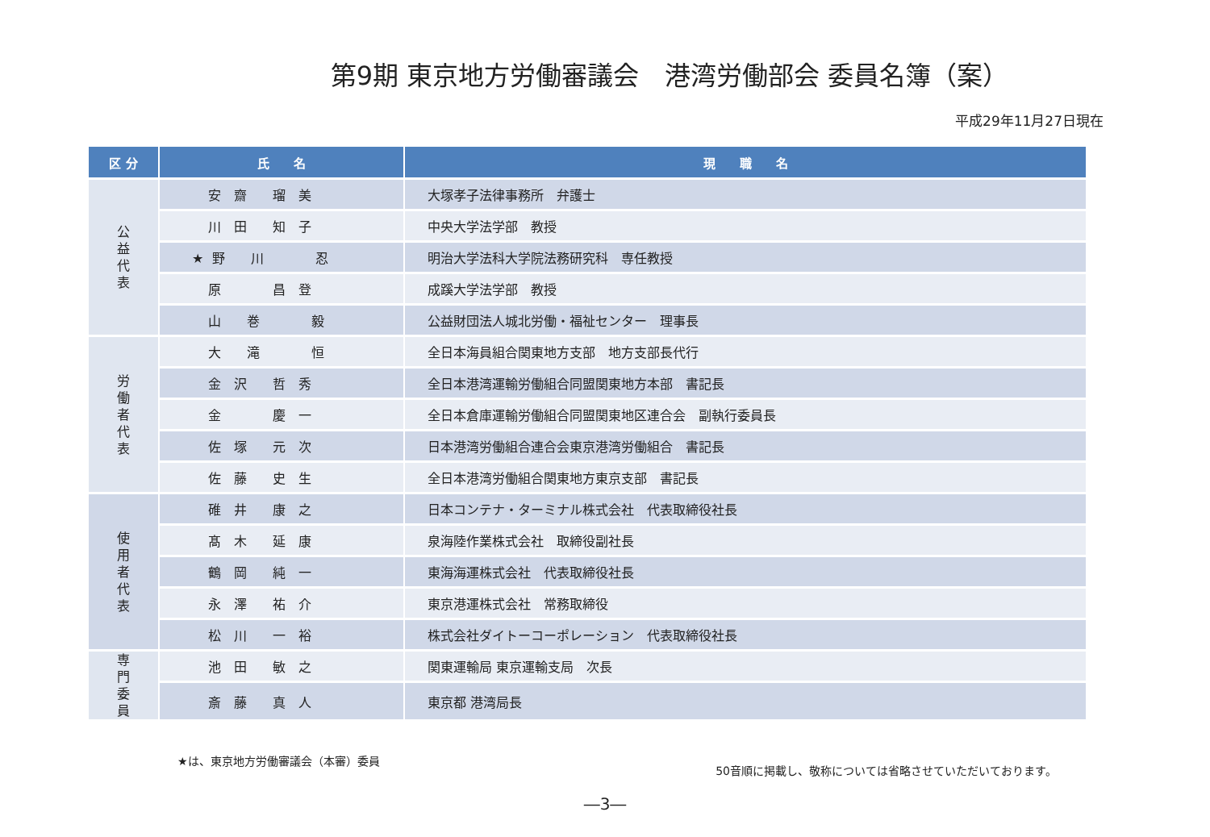第9期 東京地方労働審議会　港湾労働部会 委員名簿（案）
平成29年11月27日現在
| 区 分 | 氏 名 | 現 職 名 |
| --- | --- | --- |
| 公 益 代 表 | 安 齋 瑠 美 | 大塚孝子法律事務所 弁護士 |
| | 川 田 知 子 | 中央大学法学部 教授 |
| | ★ 野 川 忍 | 明治大学法科大学院法務研究科 専任教授 |
| | 原 昌 登 | 成蹊大学法学部 教授 |
| | 山 巻 毅 | 公益財団法人城北労働・福祉センター 理事長 |
| 労 働 者 代 表 | 大 滝 恒 | 全日本海員組合関東地方支部 地方支部長代行 |
| | 金 沢 哲 秀 | 全日本港湾運輸労働組合同盟関東地方本部 書記長 |
| | 金 慶 一 | 全日本倉庫運輸労働組合同盟関東地区連合会 副執行委員長 |
| | 佐 塚 元 次 | 日本港湾労働組合連合会東京港湾労働組合 書記長 |
| | 佐 藤 史 生 | 全日本港湾労働組合関東地方東京支部 書記長 |
| 使 用 者 代 表 | 碓 井 康 之 | 日本コンテナ・ターミナル株式会社 代表取締役社長 |
| | 髙 木 延 康 | 泉海陸作業株式会社 取締役副社長 |
| | 鶴 岡 純 一 | 東海海運株式会社 代表取締役社長 |
| | 永 澤 祐 介 | 東京港運株式会社 常務取締役 |
| | 松 川 一 裕 | 株式会社ダイトーコーポレーション 代表取締役社長 |
| 専 門 委 員 | 池 田 敏 之 | 関東運輸局 東京運輸支局 次長 |
| | 斎 藤 真 人 | 東京都 港湾局長 |
★は、東京地方労働審議会（本審）委員 50音順に掲載し、敬称については省略させていただいております。
―3―